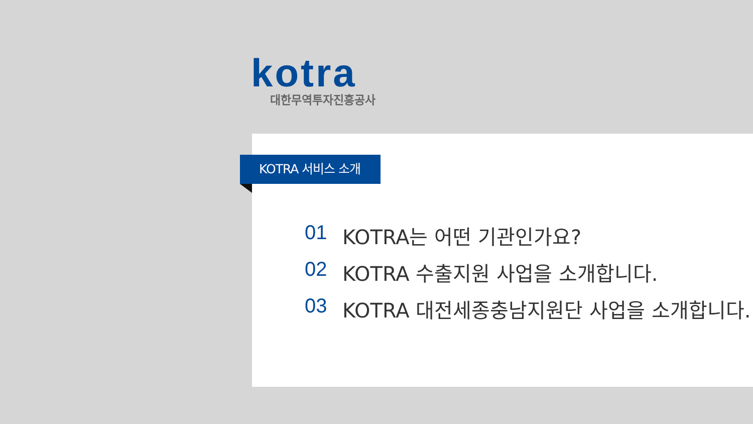kotra
대한무역투자진흥공사
KOTRA 서비스 소개
01 KOTRA는 어떤 기관인가요?
02 KOTRA 수출지원 사업을 소개합니다.
03 KOTRA 대전세종충남지원단 사업을 소개합니다.